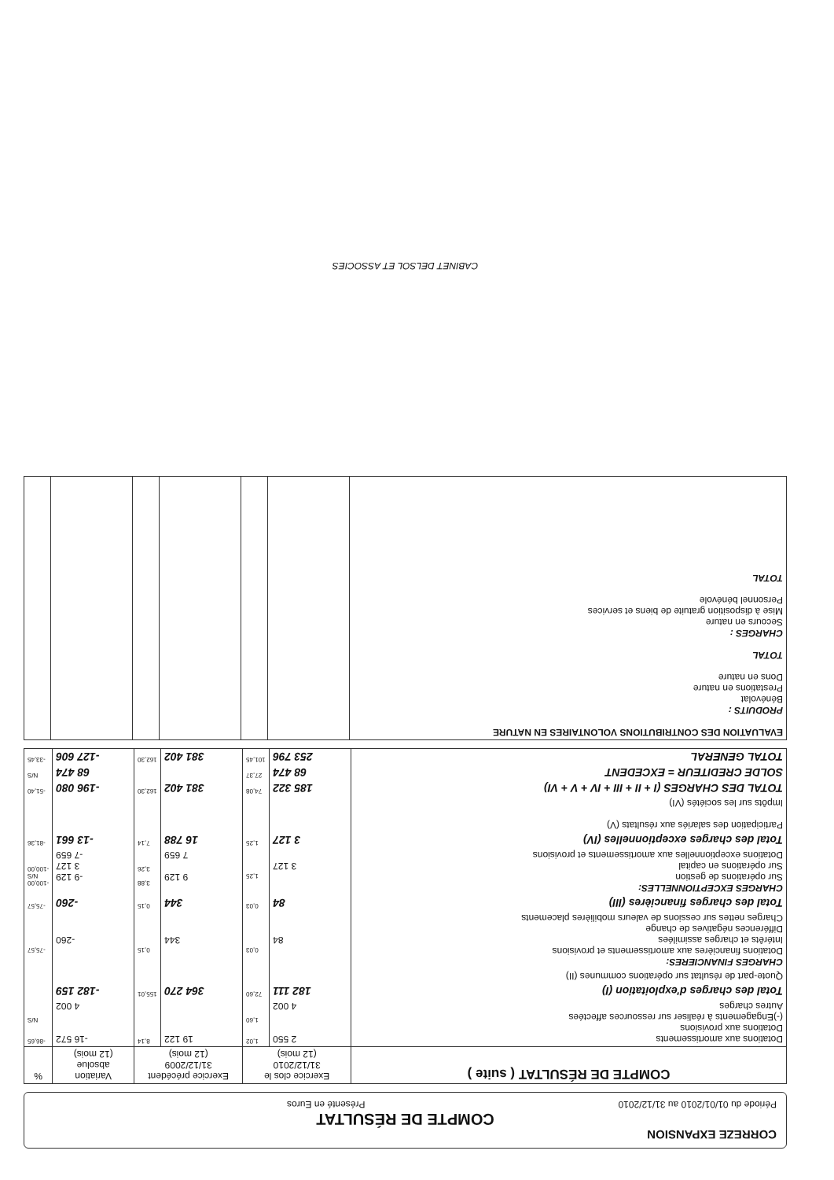CORREZE EXPANSION
COMPTE DE RÉSULTAT
Période du 01/01/2010 au 31/12/2010 Présenté en Euros
| COMPTE DE RÉSULTAT ( suite ) | Exercice clos le 31/12/2010 (12 mois) | | Exercice précédent 31/12/2009 (12 mois) | | Variation absolue (12 mois) | % |
| --- | --- | --- | --- | --- | --- | --- |
| Dotations aux amortissements Dotations aux provisions (-)Engagements à réaliser sur ressources affectées Autres charges | 2 550 4 002 | 1,02 1,60 | 19 122 | 8,14 | -16 572 4 002 | -86,65 N/S |
| Total des charges d'exploitation (I) | 182 111 | 72,60 | 364 270 | 155,01 | -182 159 | |
| Quote-part de résultat sur opérations communes (II) | | | | | | |
| CHARGES FINANCIERES: Dotations financières aux amortissements et provisions Intérêts et charges assimilées Différences négatives de change Charges nettes sur cessions de valeurs mobilières placements | 84 | 0,03 | 344 | 0,15 | -260 | -75,57 |
| Total des charges financières (III) | 84 | 0,03 | 344 | 0,15 | -260 | -75,57 |
| CHARGES EXCEPTIONNELLES: Sur opérations de gestion Sur opérations en capital Dotations exceptionnelles aux amortissements et provisions | 3 127 | 1,25 | 9 129 7 659 | 3,88 3,26 | -9 129 3 127 -7 659 | -100,00 N/S -100,00 |
| Total des charges exceptionnelles (IV) | 3 127 | 1,25 | 16 788 | 7,14 | -13 661 | -81,36 |
| Participation des salariés aux résultats (V) Impôts sur les sociétés (VI) | | | | | | |
| TOTAL DES CHARGES (I + II + III + IV + V + VI) | 185 322 | 74,08 | 381 402 | 162,30 | -196 080 | -51,40 |
| SOLDE CREDITEUR = EXCEDENT | 68 474 | 27,37 | | | 68 474 | N/S |
| TOTAL GENERAL | 253 796 | 101,45 | 381 402 | 162,30 | -127 606 | -33,45 |
| EVALUATION DES CONTRIBUTIONS VOLONTAIRES EN NATURE PRODUITS : Bénévolat Prestations en nature Dons en nature TOTAL CHARGES : Secours en nature Mise à disposition gratuite de biens et services Personnel bénévole TOTAL | | | | | | |
CABINET DELSOL ET ASSOCIES